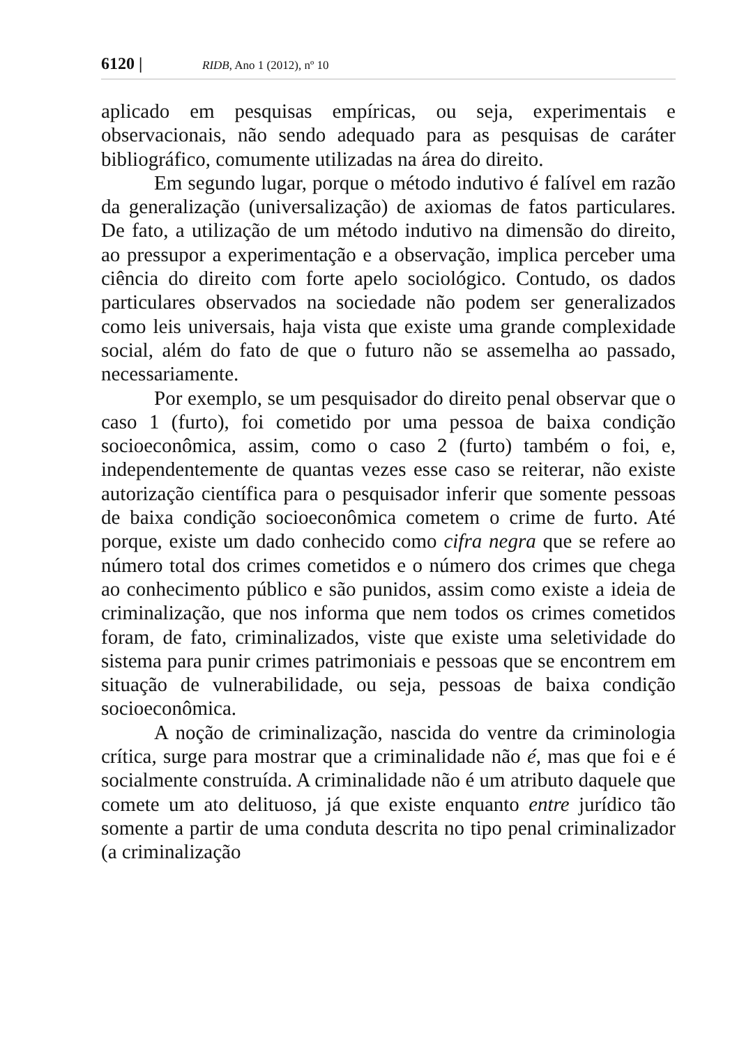6120 | RIDB, Ano 1 (2012), nº 10
aplicado em pesquisas empíricas, ou seja, experimentais e observacionais, não sendo adequado para as pesquisas de caráter bibliográfico, comumente utilizadas na área do direito.
Em segundo lugar, porque o método indutivo é falível em razão da generalização (universalização) de axiomas de fatos particulares. De fato, a utilização de um método indutivo na dimensão do direito, ao pressupor a experimentação e a observação, implica perceber uma ciência do direito com forte apelo sociológico. Contudo, os dados particulares observados na sociedade não podem ser generalizados como leis universais, haja vista que existe uma grande complexidade social, além do fato de que o futuro não se assemelha ao passado, necessariamente.
Por exemplo, se um pesquisador do direito penal observar que o caso 1 (furto), foi cometido por uma pessoa de baixa condição socioeconômica, assim, como o caso 2 (furto) também o foi, e, independentemente de quantas vezes esse caso se reiterar, não existe autorização científica para o pesquisador inferir que somente pessoas de baixa condição socioeconômica cometem o crime de furto. Até porque, existe um dado conhecido como cifra negra que se refere ao número total dos crimes cometidos e o número dos crimes que chega ao conhecimento público e são punidos, assim como existe a ideia de criminalização, que nos informa que nem todos os crimes cometidos foram, de fato, criminalizados, viste que existe uma seletividade do sistema para punir crimes patrimoniais e pessoas que se encontrem em situação de vulnerabilidade, ou seja, pessoas de baixa condição socioeconômica.
A noção de criminalização, nascida do ventre da criminologia crítica, surge para mostrar que a criminalidade não é, mas que foi e é socialmente construída. A criminalidade não é um atributo daquele que comete um ato delituoso, já que existe enquanto entre jurídico tão somente a partir de uma conduta descrita no tipo penal criminalizador (a criminalização